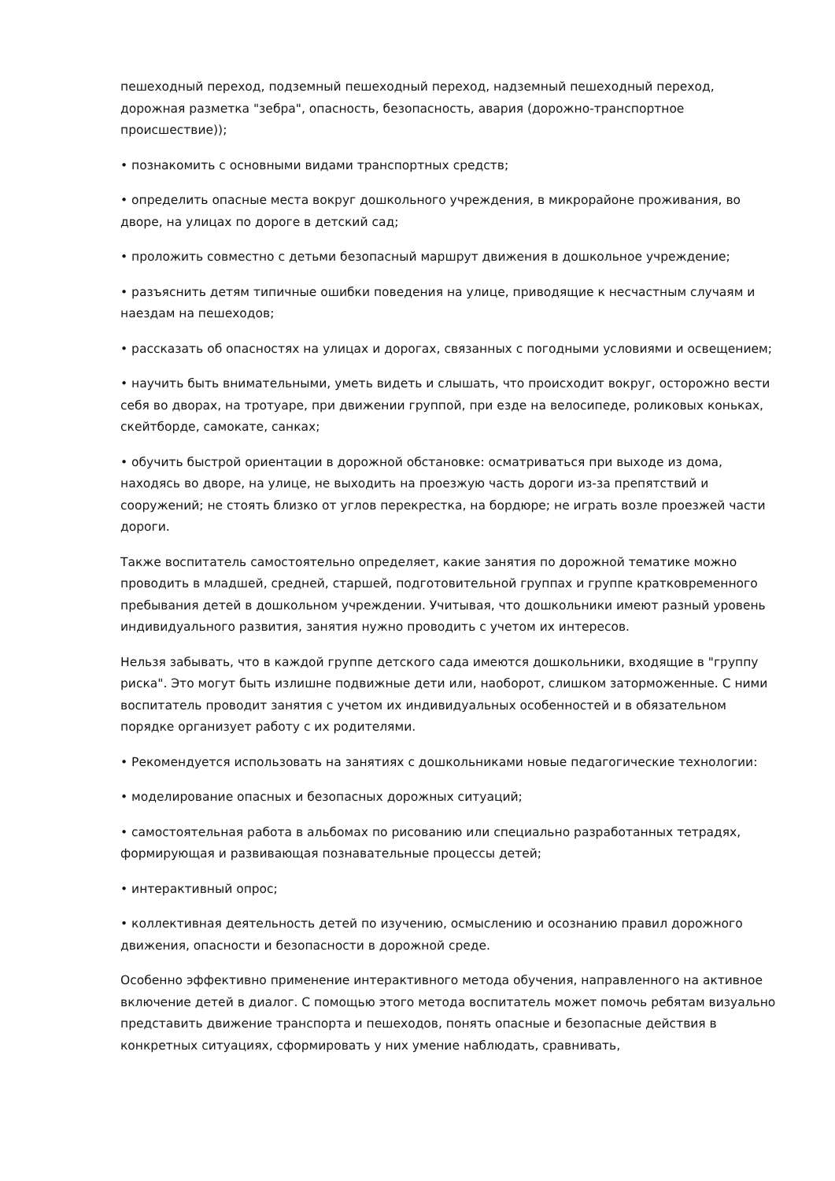пешеходный переход, подземный пешеходный переход, надземный пешеходный переход, дорожная разметка "зебра", опасность, безопасность, авария (дорожно-транспортное происшествие));
• познакомить с основными видами транспортных средств;
• определить опасные места вокруг дошкольного учреждения, в микрорайоне проживания, во дворе, на улицах по дороге в детский сад;
• проложить совместно с детьми безопасный маршрут движения в дошкольное учреждение;
• разъяснить детям типичные ошибки поведения на улице, приводящие к несчастным случаям и наездам на пешеходов;
• рассказать об опасностях на улицах и дорогах, связанных с погодными условиями и освещением;
• научить быть внимательными, уметь видеть и слышать, что происходит вокруг, осторожно вести себя во дворах, на тротуаре, при движении группой, при езде на велосипеде, роликовых коньках, скейтборде, самокате, санках;
• обучить быстрой ориентации в дорожной обстановке: осматриваться при выходе из дома, находясь во дворе, на улице, не выходить на проезжую часть дороги из-за препятствий и сооружений; не стоять близко от углов перекрестка, на бордюре; не играть возле проезжей части дороги.
Также воспитатель самостоятельно определяет, какие занятия по дорожной тематике можно проводить в младшей, средней, старшей, подготовительной группах и группе кратковременного пребывания детей в дошкольном учреждении. Учитывая, что дошкольники имеют разный уровень индивидуального развития, занятия нужно проводить с учетом их интересов.
Нельзя забывать, что в каждой группе детского сада имеются дошкольники, входящие в "группу риска". Это могут быть излишне подвижные дети или, наоборот, слишком заторможенные. С ними воспитатель проводит занятия с учетом их индивидуальных особенностей и в обязательном порядке организует работу с их родителями.
• Рекомендуется использовать на занятиях с дошкольниками новые педагогические технологии:
• моделирование опасных и безопасных дорожных ситуаций;
• самостоятельная работа в альбомах по рисованию или специально разработанных тетрадях, формирующая и развивающая познавательные процессы детей;
• интерактивный опрос;
• коллективная деятельность детей по изучению, осмыслению и осознанию правил дорожного движения, опасности и безопасности в дорожной среде.
Особенно эффективно применение интерактивного метода обучения, направленного на активное включение детей в диалог. С помощью этого метода воспитатель может помочь ребятам визуально представить движение транспорта и пешеходов, понять опасные и безопасные действия в конкретных ситуациях, сформировать у них умение наблюдать, сравнивать,